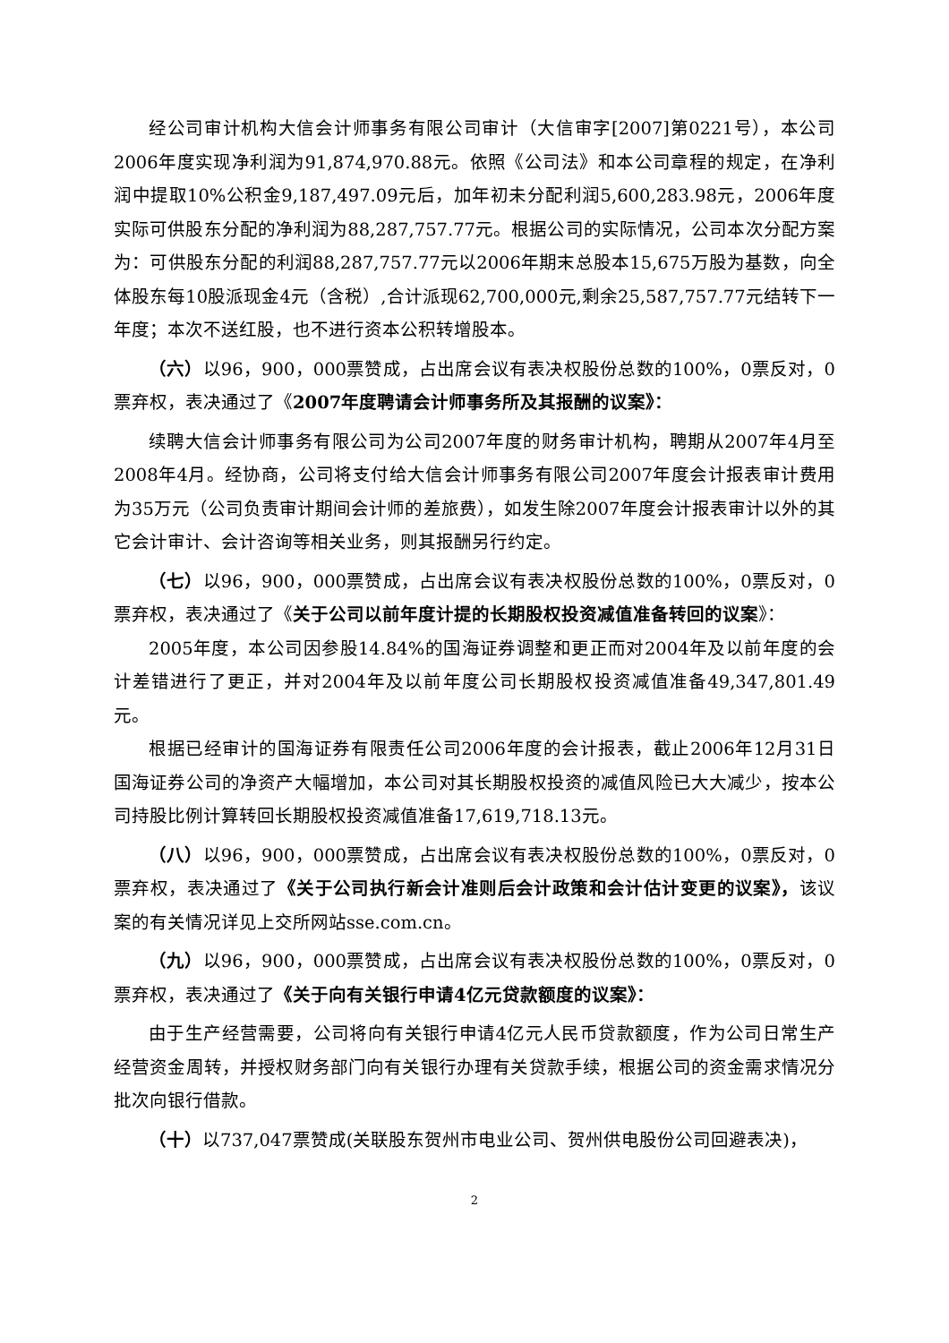经公司审计机构大信会计师事务有限公司审计（大信审字[2007]第0221号），本公司2006年度实现净利润为91,874,970.88元。依照《公司法》和本公司章程的规定，在净利润中提取10%公积金9,187,497.09元后，加年初未分配利润5,600,283.98元，2006年度实际可供股东分配的净利润为88,287,757.77元。根据公司的实际情况，公司本次分配方案为：可供股东分配的利润88,287,757.77元以2006年期末总股本15,675万股为基数，向全体股东每10股派现金4元（含税）,合计派现62,700,000元,剩余25,587,757.77元结转下一年度；本次不送红股，也不进行资本公积转增股本。
（六）以96，900，000票赞成，占出席会议有表决权股份总数的100%，0票反对，0票弃权，表决通过了《2007年度聘请会计师事务所及其报酬的议案》：
续聘大信会计师事务有限公司为公司2007年度的财务审计机构，聘期从2007年4月至2008年4月。经协商，公司将支付给大信会计师事务有限公司2007年度会计报表审计费用为35万元（公司负责审计期间会计师的差旅费），如发生除2007年度会计报表审计以外的其它会计审计、会计咨询等相关业务，则其报酬另行约定。
（七）以96，900，000票赞成，占出席会议有表决权股份总数的100%，0票反对，0票弃权，表决通过了《关于公司以前年度计提的长期股权投资减值准备转回的议案》：
2005年度，本公司因参股14.84%的国海证券调整和更正而对2004年及以前年度的会计差错进行了更正，并对2004年及以前年度公司长期股权投资减值准备49,347,801.49元。
根据已经审计的国海证券有限责任公司2006年度的会计报表，截止2006年12月31日国海证券公司的净资产大幅增加，本公司对其长期股权投资的减值风险已大大减少，按本公司持股比例计算转回长期股权投资减值准备17,619,718.13元。
（八）以96，900，000票赞成，占出席会议有表决权股份总数的100%，0票反对，0票弃权，表决通过了《关于公司执行新会计准则后会计政策和会计估计变更的议案》，该议案的有关情况详见上交所网站sse.com.cn。
（九）以96，900，000票赞成，占出席会议有表决权股份总数的100%，0票反对，0票弃权，表决通过了《关于向有关银行申请4亿元贷款额度的议案》：
由于生产经营需要，公司将向有关银行申请4亿元人民币贷款额度，作为公司日常生产经营资金周转，并授权财务部门向有关银行办理有关贷款手续，根据公司的资金需求情况分批次向银行借款。
（十）以737,047票赞成(关联股东贺州市电业公司、贺州供电股份公司回避表决)，
2